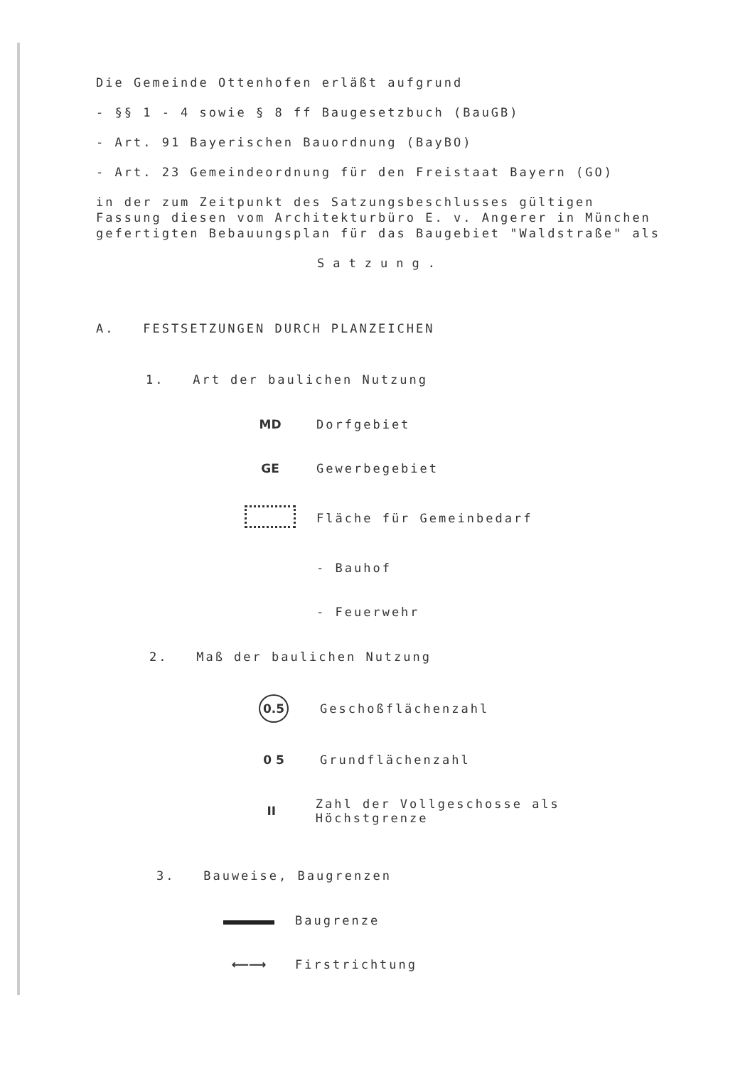Die Gemeinde Ottenhofen erläßt aufgrund
- §§ 1 - 4 sowie § 8 ff Baugesetzbuch (BauGB)
- Art. 91 Bayerischen Bauordnung (BayBO)
- Art. 23 Gemeindeordnung für den Freistaat Bayern (GO)
in der zum Zeitpunkt des Satzungsbeschlusses gültigen Fassung diesen vom Architekturbüro E. v. Angerer in München gefertigten Bebauungsplan für das Baugebiet "Waldstraße" als
Satzung.
A. FESTSETZUNGEN DURCH PLANZEICHEN
1. Art der baulichen Nutzung
MD Dorfgebiet
GE Gewerbegebiet
Fläche für Gemeinbedarf
- Bauhof
- Feuerwehr
2. Maß der baulichen Nutzung
0.5 Geschoßflächenzahl
0 5 Grundflächenzahl
II Zahl der Vollgeschosse als Höchstgrenze
3. Bauweise, Baugrenzen
Baugrenze
⟵⟶ Firstrichtung